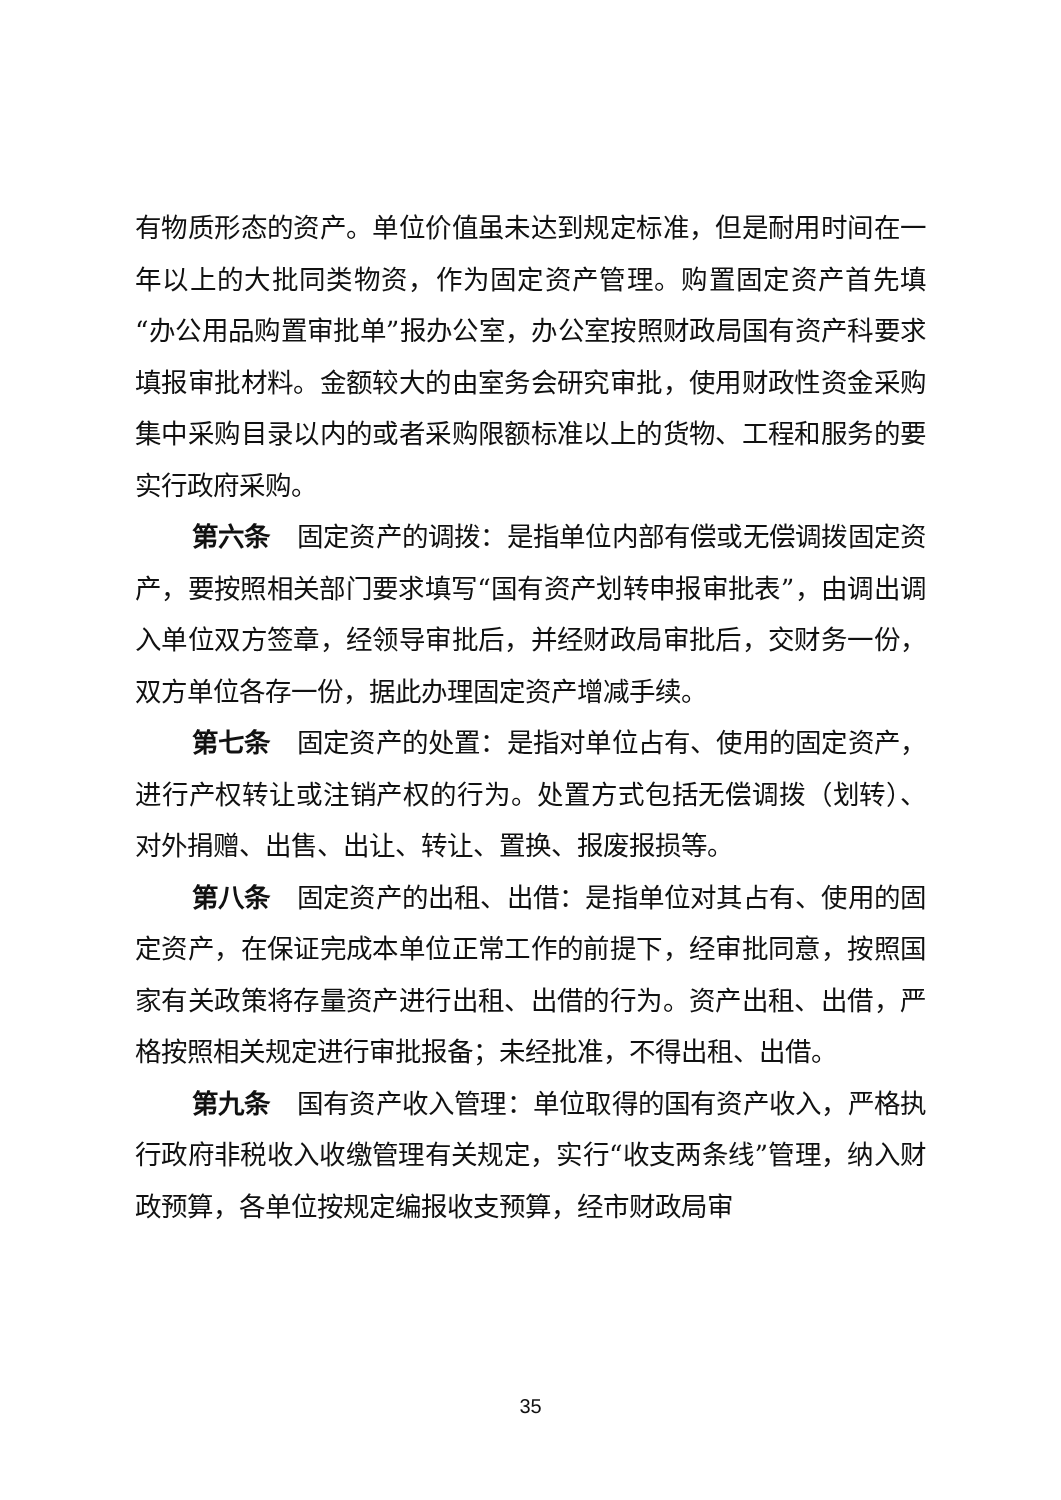有物质形态的资产。单位价值虽未达到规定标准，但是耐用时间在一年以上的大批同类物资，作为固定资产管理。购置固定资产首先填“办公用品购置审批单”报办公室，办公室按照财政局国有资产科要求填报审批材料。金额较大的由室务会研究审批，使用财政性资金采购集中采购目录以内的或者采购限额标准以上的货物、工程和服务的要实行政府采购。
第六条　固定资产的调拨：是指单位内部有偿或无偿调拨固定资产，要按照相关部门要求填写“国有资产划转申报审批表”，由调出调入单位双方签章，经领导审批后，并经财政局审批后，交财务一份，双方单位各存一份，据此办理固定资产增减手续。
第七条　固定资产的处置：是指对单位占有、使用的固定资产，进行产权转让或注销产权的行为。处置方式包括无偿调拨（划转）、对外捐赠、出售、出让、转让、置换、报废报损等。
第八条　固定资产的出租、出借：是指单位对其占有、使用的固定资产，在保证完成本单位正常工作的前提下，经审批同意，按照国家有关政策将存量资产进行出租、出借的行为。资产出租、出借，严格按照相关规定进行审批报备；未经批准，不得出租、出借。
第九条　国有资产收入管理：单位取得的国有资产收入，严格执行政府非税收入收缴管理有关规定，实行“收支两条线”管理，纳入财政预算，各单位按规定编报收支预算，经市财政局审
35